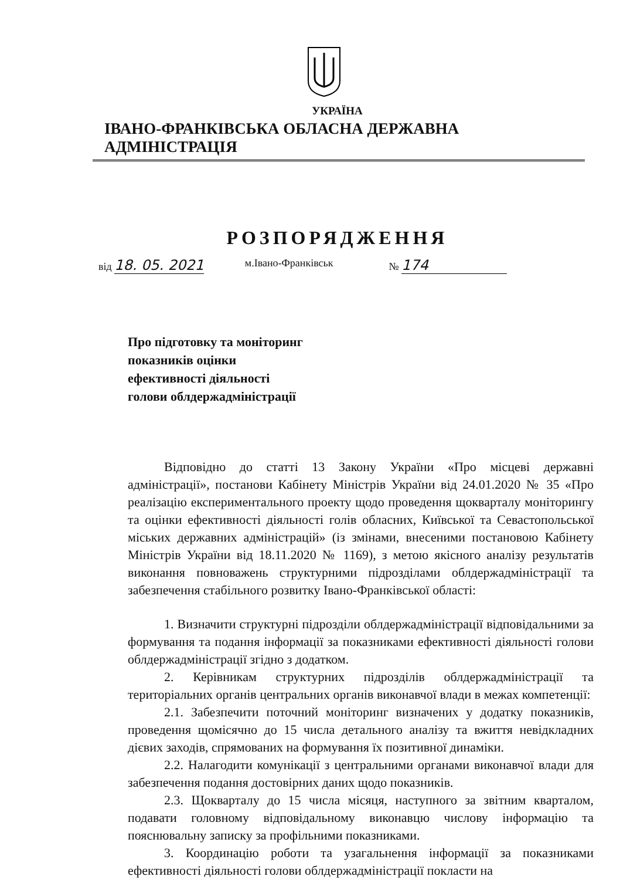УКРАЇНА
ІВАНО-ФРАНКІВСЬКА ОБЛАСНА ДЕРЖАВНА АДМІНІСТРАЦІЯ
РОЗПОРЯДЖЕННЯ
від 18. 05. 2021 м.Івано-Франківськ № 174
Про підготовку та моніторинг
показників оцінки
ефективності діяльності
голови облдержадміністрації
Відповідно до статті 13 Закону України «Про місцеві державні адміністрації», постанови Кабінету Міністрів України від 24.01.2020 № 35 «Про реалізацію експериментального проекту щодо проведення щокварталу моніторингу та оцінки ефективності діяльності голів обласних, Київської та Севастопольської міських державних адміністрацій» (із змінами, внесеними постановою Кабінету Міністрів України від 18.11.2020 № 1169), з метою якісного аналізу результатів виконання повноважень структурними підрозділами облдержадміністрації та забезпечення стабільного розвитку Івано-Франківської області:
1. Визначити структурні підрозділи облдержадміністрації відповідальними за формування та подання інформації за показниками ефективності діяльності голови облдержадміністрації згідно з додатком.
2. Керівникам структурних підрозділів облдержадміністрації та територіальних органів центральних органів виконавчої влади в межах компетенції:
2.1. Забезпечити поточний моніторинг визначених у додатку показників, проведення щомісячно до 15 числа детального аналізу та вжиття невідкладних дієвих заходів, спрямованих на формування їх позитивної динаміки.
2.2. Налагодити комунікації з центральними органами виконавчої влади для забезпечення подання достовірних даних щодо показників.
2.3. Щокварталу до 15 числа місяця, наступного за звітним кварталом, подавати головному відповідальному виконавцю числову інформацію та пояснювальну записку за профільними показниками.
3. Координацію роботи та узагальнення інформації за показниками ефективності діяльності голови облдержадміністрації покласти на